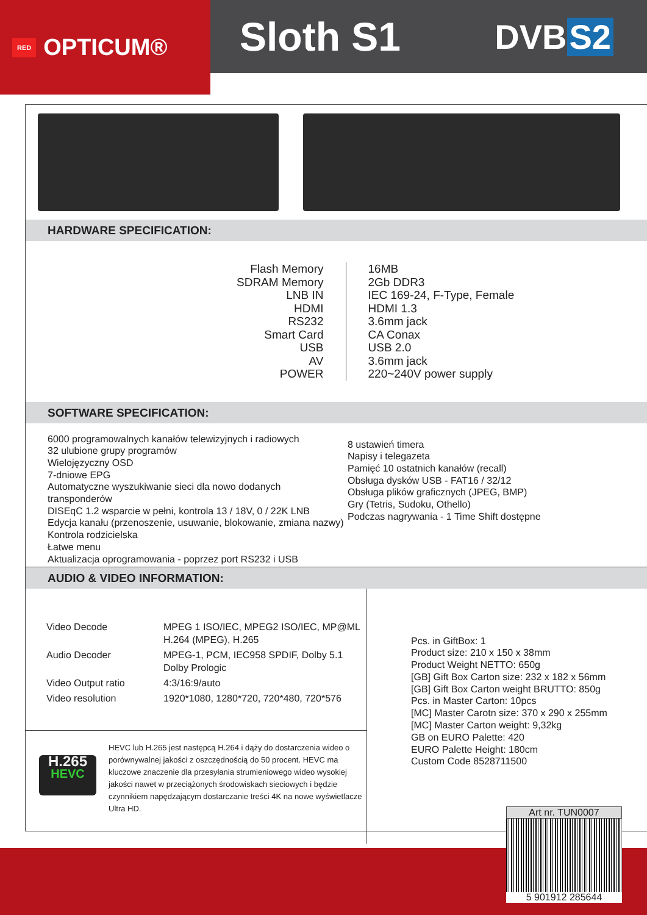RED OPTICUM®
Sloth S1
DVB S2
HARDWARE SPECIFICATION:
Flash Memory
SDRAM Memory
LNB IN
HDMI
RS232
Smart Card
USB
AV
POWER
16MB
2Gb DDR3
IEC 169-24, F-Type, Female
HDMI 1.3
3.6mm jack
CA Conax
USB 2.0
3.6mm jack
220~240V power supply
SOFTWARE SPECIFICATION:
6000 programowalnych kanałów telewizyjnych i radiowych
32 ulubione grupy programów
Wielojęzyczny OSD
7-dniowe EPG
Automatyczne wyszukiwanie sieci dla nowo dodanych transponderów
DISEqC 1.2 wsparcie w pełni, kontrola 13 / 18V, 0 / 22K LNB
Edycja kanału (przenoszenie, usuwanie, blokowanie, zmiana nazwy)
Kontrola rodzicielska
Łatwe menu
Aktualizacja oprogramowania - poprzez port RS232 i USB
8 ustawień timera
Napisy i telegazeta
Pamięć 10 ostatnich kanałów (recall)
Obsługa dysków USB - FAT16 / 32/12
Obsługa plików graficznych (JPEG, BMP)
Gry (Tetris, Sudoku, Othello)
Podczas nagrywania - 1 Time Shift dostępne
AUDIO & VIDEO INFORMATION:
| Video Decode | MPEG 1 ISO/IEC, MPEG2 ISO/IEC, MP@ML H.264 (MPEG), H.265 |
| Audio Decoder | MPEG-1, PCM, IEC958 SPDIF, Dolby 5.1 Dolby Prologic |
| Video Output ratio | 4:3/16:9/auto |
| Video resolution | 1920*1080, 1280*720, 720*480, 720*576 |
H.265
HEVC
HEVC lub H.265 jest następcą H.264 i dąży do dostarczenia wideo o porównywalnej jakości z oszczędnością do 50 procent. HEVC ma kluczowe znaczenie dla przesyłania strumieniowego wideo wysokiej jakości nawet w przeciążonych środowiskach sieciowych i będzie czynnikiem napędzającym dostarczanie treści 4K na nowe wyświetlacze Ultra HD.
Pcs. in GiftBox: 1
Product size: 210 x 150 x 38mm
Product Weight NETTO: 650g
[GB] Gift Box Carton size: 232 x 182 x 56mm
[GB] Gift Box Carton weight BRUTTO: 850g
Pcs. in Master Carton: 10pcs
[MC] Master Carotn size: 370 x 290 x 255mm
[MC] Master Carton weight: 9,32kg
GB on EURO Palette: 420
EURO Palette Height: 180cm
Custom Code 8528711500
Art nr. TUN0007
5 901912 285644